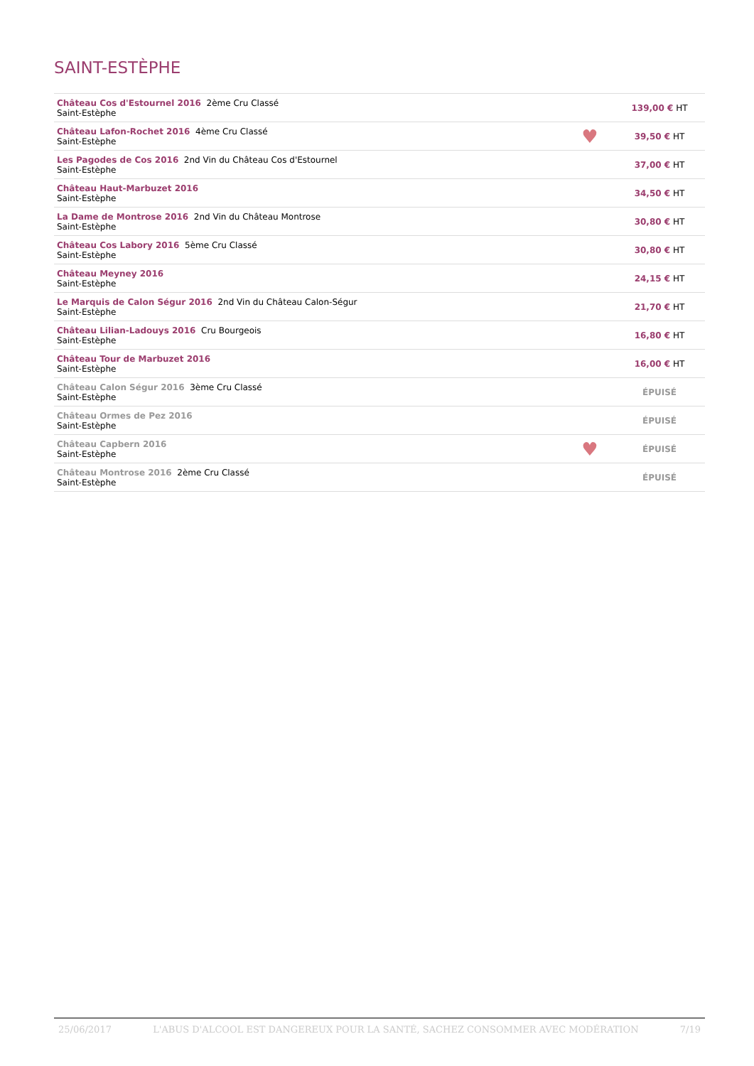SAINT-ESTÈPHE
| Château Cos d'Estournel 2016 2ème Cru Classé Saint-Estèphe | | 139,00 € HT |
| Château Lafon-Rochet 2016 4ème Cru Classé Saint-Estèphe | ♥ | 39,50 € HT |
| Les Pagodes de Cos 2016 2nd Vin du Château Cos d'Estournel Saint-Estèphe | | 37,00 € HT |
| Château Haut-Marbuzet 2016 Saint-Estèphe | | 34,50 € HT |
| La Dame de Montrose 2016 2nd Vin du Château Montrose Saint-Estèphe | | 30,80 € HT |
| Château Cos Labory 2016 5ème Cru Classé Saint-Estèphe | | 30,80 € HT |
| Château Meyney 2016 Saint-Estèphe | | 24,15 € HT |
| Le Marquis de Calon Ségur 2016 2nd Vin du Château Calon-Ségur Saint-Estèphe | | 21,70 € HT |
| Château Lilian-Ladouys 2016 Cru Bourgeois Saint-Estèphe | | 16,80 € HT |
| Château Tour de Marbuzet 2016 Saint-Estèphe | | 16,00 € HT |
| Château Calon Ségur 2016 3ème Cru Classé Saint-Estèphe | | ÉPUISÉ |
| Château Ormes de Pez 2016 Saint-Estèphe | | ÉPUISÉ |
| Château Capbern 2016 Saint-Estèphe | ♥ | ÉPUISÉ |
| Château Montrose 2016 2ème Cru Classé Saint-Estèphe | | ÉPUISÉ |
25/06/2017 L'ABUS D'ALCOOL EST DANGEREUX POUR LA SANTÉ, SACHEZ CONSOMMER AVEC MODÉRATION 7/19